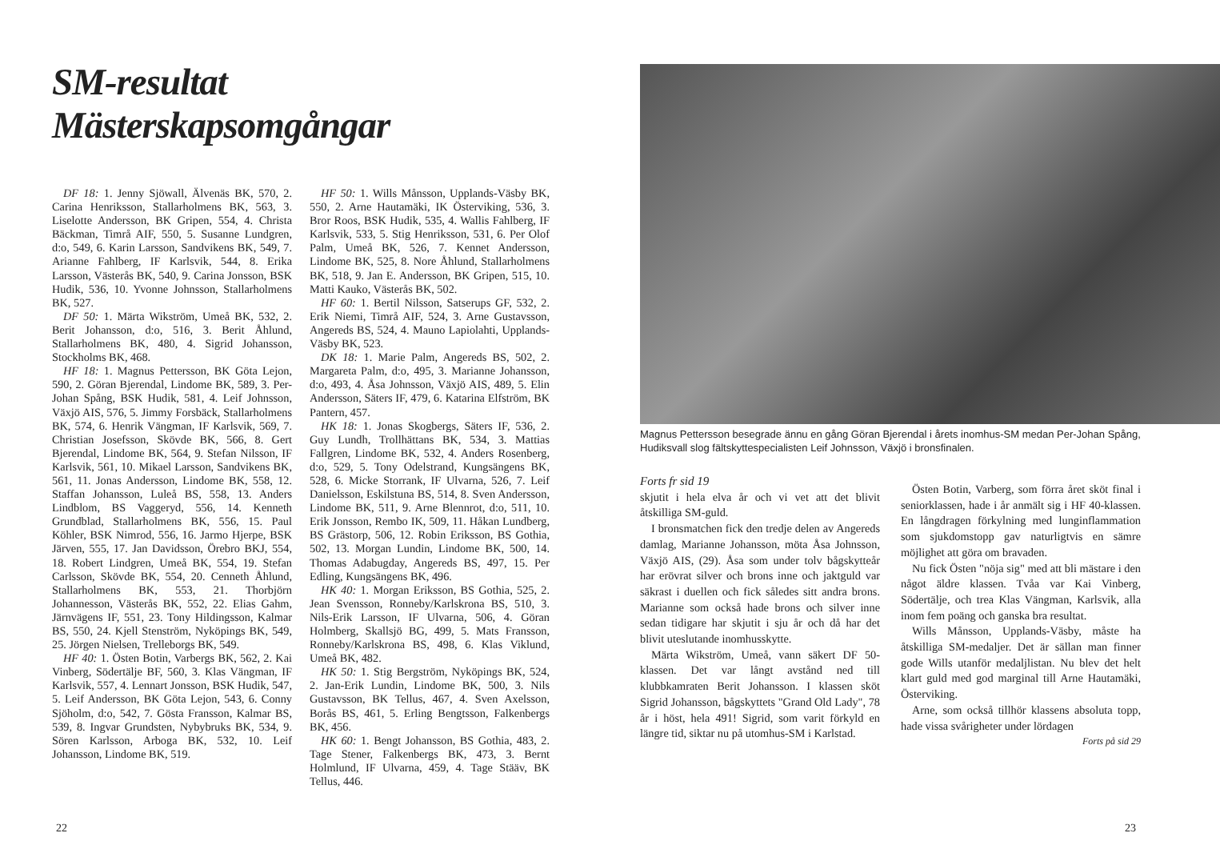SM-resultat Mästerskapsomgångar
DF 18: 1. Jenny Sjöwall, Älvenäs BK, 570, 2. Carina Henriksson, Stallarholmens BK, 563, 3. Liselotte Andersson, BK Gripen, 554, 4. Christa Bäckman, Timrå AIF, 550, 5. Susanne Lundgren, d:o, 549, 6. Karin Larsson, Sandvikens BK, 549, 7. Arianne Fahlberg, IF Karlsvik, 544, 8. Erika Larsson, Västerås BK, 540, 9. Carina Jonsson, BSK Hudik, 536, 10. Yvonne Johnsson, Stallarholmens BK, 527.
DF 50: 1. Märta Wikström, Umeå BK, 532, 2. Berit Johansson, d:o, 516, 3. Berit Åhlund, Stallarholmens BK, 480, 4. Sigrid Johansson, Stockholms BK, 468.
HF 18: 1. Magnus Pettersson, BK Göta Lejon, 590, 2. Göran Bjerendal, Lindome BK, 589, 3. Per-Johan Spång, BSK Hudik, 581, 4. Leif Johnsson, Växjö AIS, 576, 5. Jimmy Forsbäck, Stallarholmens BK, 574, 6. Henrik Vängman, IF Karlsvik, 569, 7. Christian Josefsson, Skövde BK, 566, 8. Gert Bjerendal, Lindome BK, 564, 9. Stefan Nilsson, IF Karlsvik, 561, 10. Mikael Larsson, Sandvikens BK, 561, 11. Jonas Andersson, Lindome BK, 558, 12. Staffan Johansson, Luleå BS, 558, 13. Anders Lindblom, BS Vaggeryd, 556, 14. Kenneth Grundblad, Stallarholmens BK, 556, 15. Paul Köhler, BSK Nimrod, 556, 16. Jarmo Hjerpe, BSK Järven, 555, 17. Jan Davidsson, Örebro BKJ, 554, 18. Robert Lindgren, Umeå BK, 554, 19. Stefan Carlsson, Skövde BK, 554, 20. Cenneth Åhlund, Stallarholmens BK, 553, 21. Thorbjörn Johannesson, Västerås BK, 552, 22. Elias Gahm, Järnvägens IF, 551, 23. Tony Hildingsson, Kalmar BS, 550, 24. Kjell Stenström, Nyköpings BK, 549, 25. Jörgen Nielsen, Trelleborgs BK, 549.
HF 40: 1. Östen Botin, Varbergs BK, 562, 2. Kai Vinberg, Södertälje BF, 560, 3. Klas Vängman, IF Karlsvik, 557, 4. Lennart Jonsson, BSK Hudik, 547, 5. Leif Andersson, BK Göta Lejon, 543, 6. Conny Sjöholm, d:o, 542, 7. Gösta Fransson, Kalmar BS, 539, 8. Ingvar Grundsten, Nybybruks BK, 534, 9. Sören Karlsson, Arboga BK, 532, 10. Leif Johansson, Lindome BK, 519.
HF 50: 1. Wills Månsson, Upplands-Väsby BK, 550, 2. Arne Hautamäki, IK Österviking, 536, 3. Bror Roos, BSK Hudik, 535, 4. Wallis Fahlberg, IF Karlsvik, 533, 5. Stig Henriksson, 531, 6. Per Olof Palm, Umeå BK, 526, 7. Kennet Andersson, Lindome BK, 525, 8. Nore Åhlund, Stallarholmens BK, 518, 9. Jan E. Andersson, BK Gripen, 515, 10. Matti Kauko, Västerås BK, 502.
HF 60: 1. Bertil Nilsson, Satserups GF, 532, 2. Erik Niemi, Timrå AIF, 524, 3. Arne Gustavsson, Angereds BS, 524, 4. Mauno Lapiolahti, Upplands-Väsby BK, 523.
DK 18: 1. Marie Palm, Angereds BS, 502, 2. Margareta Palm, d:o, 495, 3. Marianne Johansson, d:o, 493, 4. Åsa Johnsson, Växjö AIS, 489, 5. Elin Andersson, Säters IF, 479, 6. Katarina Elfström, BK Pantern, 457.
HK 18: 1. Jonas Skogbergs, Säters IF, 536, 2. Guy Lundh, Trollhättans BK, 534, 3. Mattias Fallgren, Lindome BK, 532, 4. Anders Rosenberg, d:o, 529, 5. Tony Odelstrand, Kungsängens BK, 528, 6. Micke Storrank, IF Ulvarna, 526, 7. Leif Danielsson, Eskilstuna BS, 514, 8. Sven Andersson, Lindome BK, 511, 9. Arne Blennrot, d:o, 511, 10. Erik Jonsson, Rembo IK, 509, 11. Håkan Lundberg, BS Grästorp, 506, 12. Robin Eriksson, BS Gothia, 502, 13. Morgan Lundin, Lindome BK, 500, 14. Thomas Adabugday, Angereds BS, 497, 15. Per Edling, Kungsängens BK, 496.
HK 40: 1. Morgan Eriksson, BS Gothia, 525, 2. Jean Svensson, Ronneby/Karlskrona BS, 510, 3. Nils-Erik Larsson, IF Ulvarna, 506, 4. Göran Holmberg, Skallsjö BG, 499, 5. Mats Fransson, Ronneby/Karlskrona BS, 498, 6. Klas Viklund, Umeå BK, 482.
HK 50: 1. Stig Bergström, Nyköpings BK, 524, 2. Jan-Erik Lundin, Lindome BK, 500, 3. Nils Gustavsson, BK Tellus, 467, 4. Sven Axelsson, Borås BS, 461, 5. Erling Bengtsson, Falkenbergs BK, 456.
HK 60: 1. Bengt Johansson, BS Gothia, 483, 2. Tage Stener, Falkenbergs BK, 473, 3. Bernt Holmlund, IF Ulvarna, 459, 4. Tage Stääv, BK Tellus, 446.
22
Magnus Pettersson besegrade ännu en gång Göran Bjerendal i årets inomhus-SM medan Per-Johan Spång, Hudiksvall slog fältskyttespecialisten Leif Johnsson, Växjö i bronsfinalen.
Forts fr sid 19
skjutit i hela elva år och vi vet att det blivit åtskilliga SM-guld.
I bronsmatchen fick den tredje delen av Angereds damlag, Marianne Johansson, möta Åsa Johnsson, Växjö AIS, (29). Åsa som under tolv bågskytteår har erövrat silver och brons inne och jaktguld var säkrast i duellen och fick således sitt andra brons. Marianne som också hade brons och silver inne sedan tidigare har skjutit i sju år och då har det blivit uteslutande inomhusskytte.
Märta Wikström, Umeå, vann säkert DF 50-klassen. Det var långt avstånd ned till klubbkamraten Berit Johansson. I klassen sköt Sigrid Johansson, bågskyttets "Grand Old Lady", 78 år i höst, hela 491! Sigrid, som varit förkyld en längre tid, siktar nu på utomhus-SM i Karlstad.
Östen Botin, Varberg, som förra året sköt final i seniorklassen, hade i år anmält sig i HF 40-klassen. En långdragen förkylning med lunginflammation som sjukdomstopp gav naturligtvis en sämre möjlighet att göra om bravaden.
Nu fick Östen "nöja sig" med att bli mästare i den något äldre klassen. Tvåa var Kai Vinberg, Södertälje, och trea Klas Vängman, Karlsvik, alla inom fem poäng och ganska bra resultat.
Wills Månsson, Upplands-Väsby, måste ha åtskilliga SM-medaljer. Det är sällan man finner gode Wills utanför medaljlistan. Nu blev det helt klart guld med god marginal till Arne Hautamäki, Österviking.
Arne, som också tillhör klassens absoluta topp, hade vissa svårigheter under lördagen
Forts på sid 29
23